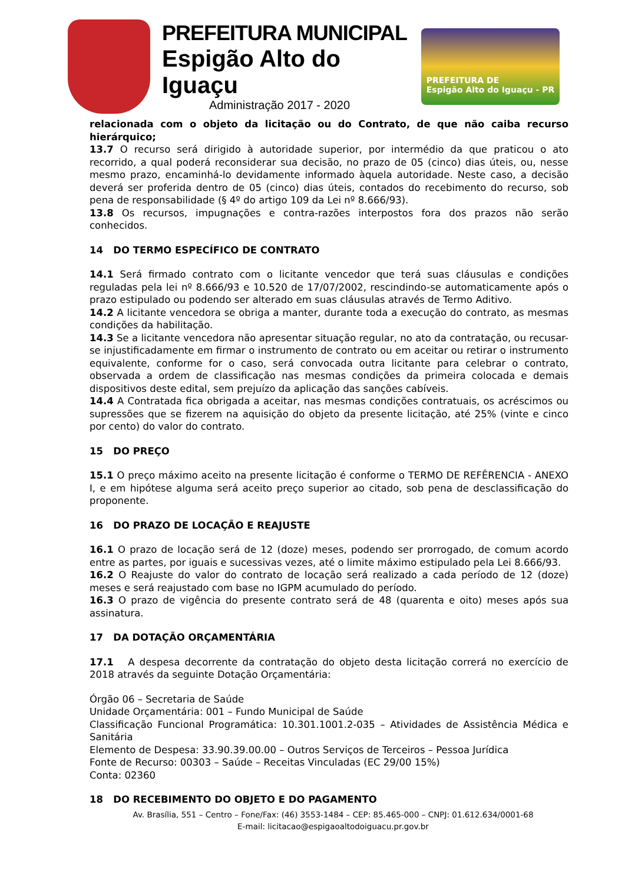PREFEITURA MUNICIPAL
Espigão Alto do Iguaçu
Administração 2017 - 2020
PREFEITURA DE
Espigão Alto do Iguaçu - PR
relacionada com o objeto da licitação ou do Contrato, de que não caiba recurso hierárquico;
13.7 O recurso será dirigido à autoridade superior, por intermédio da que praticou o ato recorrido, a qual poderá reconsiderar sua decisão, no prazo de 05 (cinco) dias úteis, ou, nesse mesmo prazo, encaminhá-lo devidamente informado àquela autoridade. Neste caso, a decisão deverá ser proferida dentro de 05 (cinco) dias úteis, contados do recebimento do recurso, sob pena de responsabilidade (§ 4º do artigo 109 da Lei nº 8.666/93).
13.8 Os recursos, impugnações e contra-razões interpostos fora dos prazos não serão conhecidos.
14 DO TERMO ESPECÍFICO DE CONTRATO
14.1 Será firmado contrato com o licitante vencedor que terá suas cláusulas e condições reguladas pela lei nº 8.666/93 e 10.520 de 17/07/2002, rescindindo-se automaticamente após o prazo estipulado ou podendo ser alterado em suas cláusulas através de Termo Aditivo.
14.2 A licitante vencedora se obriga a manter, durante toda a execução do contrato, as mesmas condições da habilitação.
14.3 Se a licitante vencedora não apresentar situação regular, no ato da contratação, ou recusar-se injustificadamente em firmar o instrumento de contrato ou em aceitar ou retirar o instrumento equivalente, conforme for o caso, será convocada outra licitante para celebrar o contrato, observada a ordem de classificação nas mesmas condições da primeira colocada e demais dispositivos deste edital, sem prejuízo da aplicação das sanções cabíveis.
14.4 A Contratada fica obrigada a aceitar, nas mesmas condições contratuais, os acréscimos ou supressões que se fizerem na aquisição do objeto da presente licitação, até 25% (vinte e cinco por cento) do valor do contrato.
15 DO PREÇO
15.1 O preço máximo aceito na presente licitação é conforme o TERMO DE REFÊRENCIA - ANEXO I, e em hipótese alguma será aceito preço superior ao citado, sob pena de desclassificação do proponente.
16 DO PRAZO DE LOCAÇÃO E REAJUSTE
16.1 O prazo de locação será de 12 (doze) meses, podendo ser prorrogado, de comum acordo entre as partes, por iguais e sucessivas vezes, até o limite máximo estipulado pela Lei 8.666/93.
16.2 O Reajuste do valor do contrato de locação será realizado a cada período de 12 (doze) meses e será reajustado com base no IGPM acumulado do período.
16.3 O prazo de vigência do presente contrato será de 48 (quarenta e oito) meses após sua assinatura.
17 DA DOTAÇÃO ORÇAMENTÁRIA
17.1 A despesa decorrente da contratação do objeto desta licitação correrá no exercício de 2018 através da seguinte Dotação Orçamentária:
Órgão 06 – Secretaria de Saúde
Unidade Orçamentária: 001 – Fundo Municipal de Saúde
Classificação Funcional Programática: 10.301.1001.2-035 – Atividades de Assistência Médica e Sanitária
Elemento de Despesa: 33.90.39.00.00 – Outros Serviços de Terceiros – Pessoa Jurídica
Fonte de Recurso: 00303 – Saúde – Receitas Vinculadas (EC 29/00 15%)
Conta: 02360
18 DO RECEBIMENTO DO OBJETO E DO PAGAMENTO
Av. Brasília, 551 – Centro – Fone/Fax: (46) 3553-1484 – CEP: 85.465-000 – CNPJ: 01.612.634/0001-68
E-mail: licitacao@espigaoaltodoiguacu.pr.gov.br